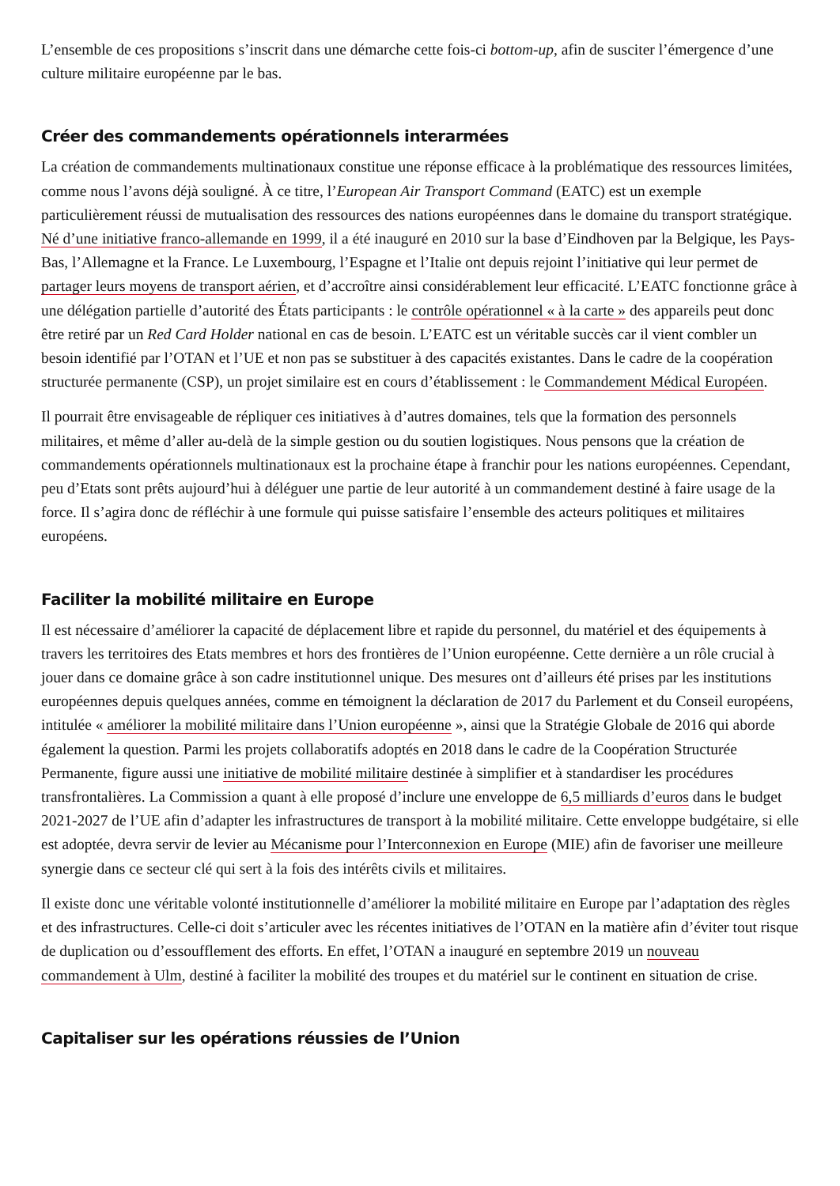L’ensemble de ces propositions s’inscrit dans une démarche cette fois-ci bottom-up, afin de susciter l’émergence d’une culture militaire européenne par le bas.
Créer des commandements opérationnels interarmées
La création de commandements multinationaux constitue une réponse efficace à la problématique des ressources limitées, comme nous l’avons déjà souligné. À ce titre, l’European Air Transport Command (EATC) est un exemple particulièrement réussi de mutualisation des ressources des nations européennes dans le domaine du transport stratégique. Né d’une initiative franco-allemande en 1999, il a été inauguré en 2010 sur la base d’Eindhoven par la Belgique, les Pays-Bas, l’Allemagne et la France. Le Luxembourg, l’Espagne et l’Italie ont depuis rejoint l’initiative qui leur permet de partager leurs moyens de transport aérien, et d’accroître ainsi considérablement leur efficacité. L’EATC fonctionne grâce à une délégation partielle d’autorité des États participants : le contrôle opérationnel « à la carte » des appareils peut donc être retiré par un Red Card Holder national en cas de besoin. L’EATC est un véritable succès car il vient combler un besoin identifié par l’OTAN et l’UE et non pas se substituer à des capacités existantes. Dans le cadre de la coopération structurée permanente (CSP), un projet similaire est en cours d’établissement : le Commandement Médical Européen.
Il pourrait être envisageable de répliquer ces initiatives à d’autres domaines, tels que la formation des personnels militaires, et même d’aller au-delà de la simple gestion ou du soutien logistiques. Nous pensons que la création de commandements opérationnels multinationaux est la prochaine étape à franchir pour les nations européennes. Cependant, peu d’Etats sont prêts aujourd’hui à déléguer une partie de leur autorité à un commandement destiné à faire usage de la force. Il s’agira donc de réfléchir à une formule qui puisse satisfaire l’ensemble des acteurs politiques et militaires européens.
Faciliter la mobilité militaire en Europe
Il est nécessaire d’améliorer la capacité de déplacement libre et rapide du personnel, du matériel et des équipements à travers les territoires des Etats membres et hors des frontières de l’Union européenne. Cette dernière a un rôle crucial à jouer dans ce domaine grâce à son cadre institutionnel unique. Des mesures ont d’ailleurs été prises par les institutions européennes depuis quelques années, comme en témoignent la déclaration de 2017 du Parlement et du Conseil européens, intitulée « améliorer la mobilité militaire dans l’Union européenne », ainsi que la Stratégie Globale de 2016 qui aborde également la question. Parmi les projets collaboratifs adoptés en 2018 dans le cadre de la Coopération Structurée Permanente, figure aussi une initiative de mobilité militaire destinée à simplifier et à standardiser les procédures transfrontalières. La Commission a quant à elle proposé d’inclure une enveloppe de 6,5 milliards d’euros dans le budget 2021-2027 de l’UE afin d’adapter les infrastructures de transport à la mobilité militaire. Cette enveloppe budgétaire, si elle est adoptée, devra servir de levier au Mécanisme pour l’Interconnexion en Europe (MIE) afin de favoriser une meilleure synergie dans ce secteur clé qui sert à la fois des intérêts civils et militaires.
Il existe donc une véritable volonté institutionnelle d’améliorer la mobilité militaire en Europe par l’adaptation des règles et des infrastructures. Celle-ci doit s’articuler avec les récentes initiatives de l’OTAN en la matière afin d’éviter tout risque de duplication ou d’essoufflement des efforts. En effet, l’OTAN a inauguré en septembre 2019 un nouveau commandement à Ulm, destiné à faciliter la mobilité des troupes et du matériel sur le continent en situation de crise.
Capitaliser sur les opérations réussies de l’Union